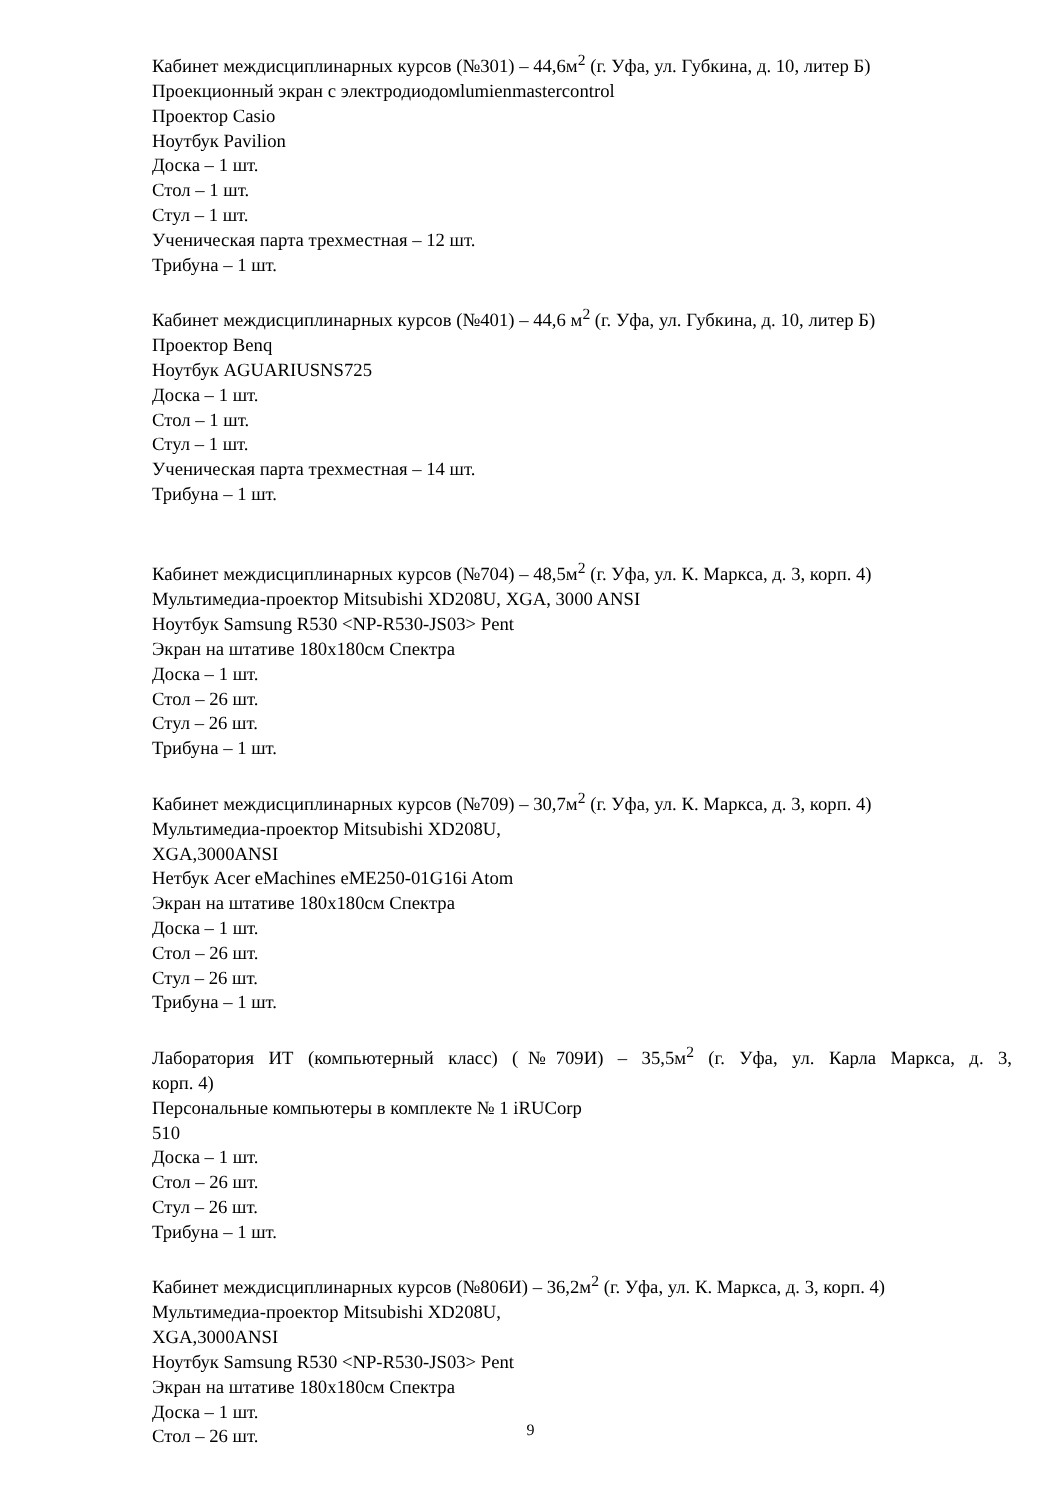Кабинет междисциплинарных курсов (№301) – 44,6м<sup>2</sup> (г. Уфа, ул. Губкина, д. 10, литер Б)
Проекционный экран с электродиодомlumienmastercontrol
Проектор Casio
Ноутбук Pavilion
Доска – 1 шт.
Стол – 1 шт.
Стул – 1 шт.
Ученическая парта трехместная – 12 шт.
Трибуна – 1 шт.
Кабинет междисциплинарных курсов (№401) – 44,6 м<sup>2</sup> (г. Уфа, ул. Губкина, д. 10, литер Б)
Проектор Benq
Ноутбук AGUARIUSNS725
Доска – 1 шт.
Стол – 1 шт.
Стул – 1 шт.
Ученическая парта трехместная – 14 шт.
Трибуна – 1 шт.
Кабинет междисциплинарных курсов (№704) – 48,5м<sup>2</sup> (г. Уфа, ул. К. Маркса, д. 3, корп. 4)
Мультимедиа-проектор Mitsubishi XD208U, XGA, 3000 ANSI
Ноутбук Samsung R530 <NP-R530-JS03> Pent
Экран на штативе 180x180см Спектра
Доска – 1 шт.
Стол – 26 шт.
Стул – 26 шт.
Трибуна – 1 шт.
Кабинет междисциплинарных курсов (№709) – 30,7м<sup>2</sup> (г. Уфа, ул. К. Маркса, д. 3, корп. 4)
Мультимедиа-проектор Mitsubishi XD208U,
XGA,3000ANSI
Нетбук Acer eMachines eME250-01G16i Atom
Экран на штативе 180x180см Спектра
Доска – 1 шт.
Стол – 26 шт.
Стул – 26 шт.
Трибуна – 1 шт.
Лаборатория ИТ (компьютерный класс) (№709И) – 35,5м<sup>2</sup> (г. Уфа, ул. Карла Маркса, д. 3,
корп. 4)
Персональные компьютеры в комплекте № 1 iRUCorp
510
Доска – 1 шт.
Стол – 26 шт.
Стул – 26 шт.
Трибуна – 1 шт.
Кабинет междисциплинарных курсов (№806И) – 36,2м<sup>2</sup> (г. Уфа, ул. К. Маркса, д. 3, корп. 4)
Мультимедиа-проектор Mitsubishi XD208U,
XGA,3000ANSI
Ноутбук Samsung R530 <NP-R530-JS03> Pent
Экран на штативе 180x180см Спектра
Доска – 1 шт.
Стол – 26 шт.
9